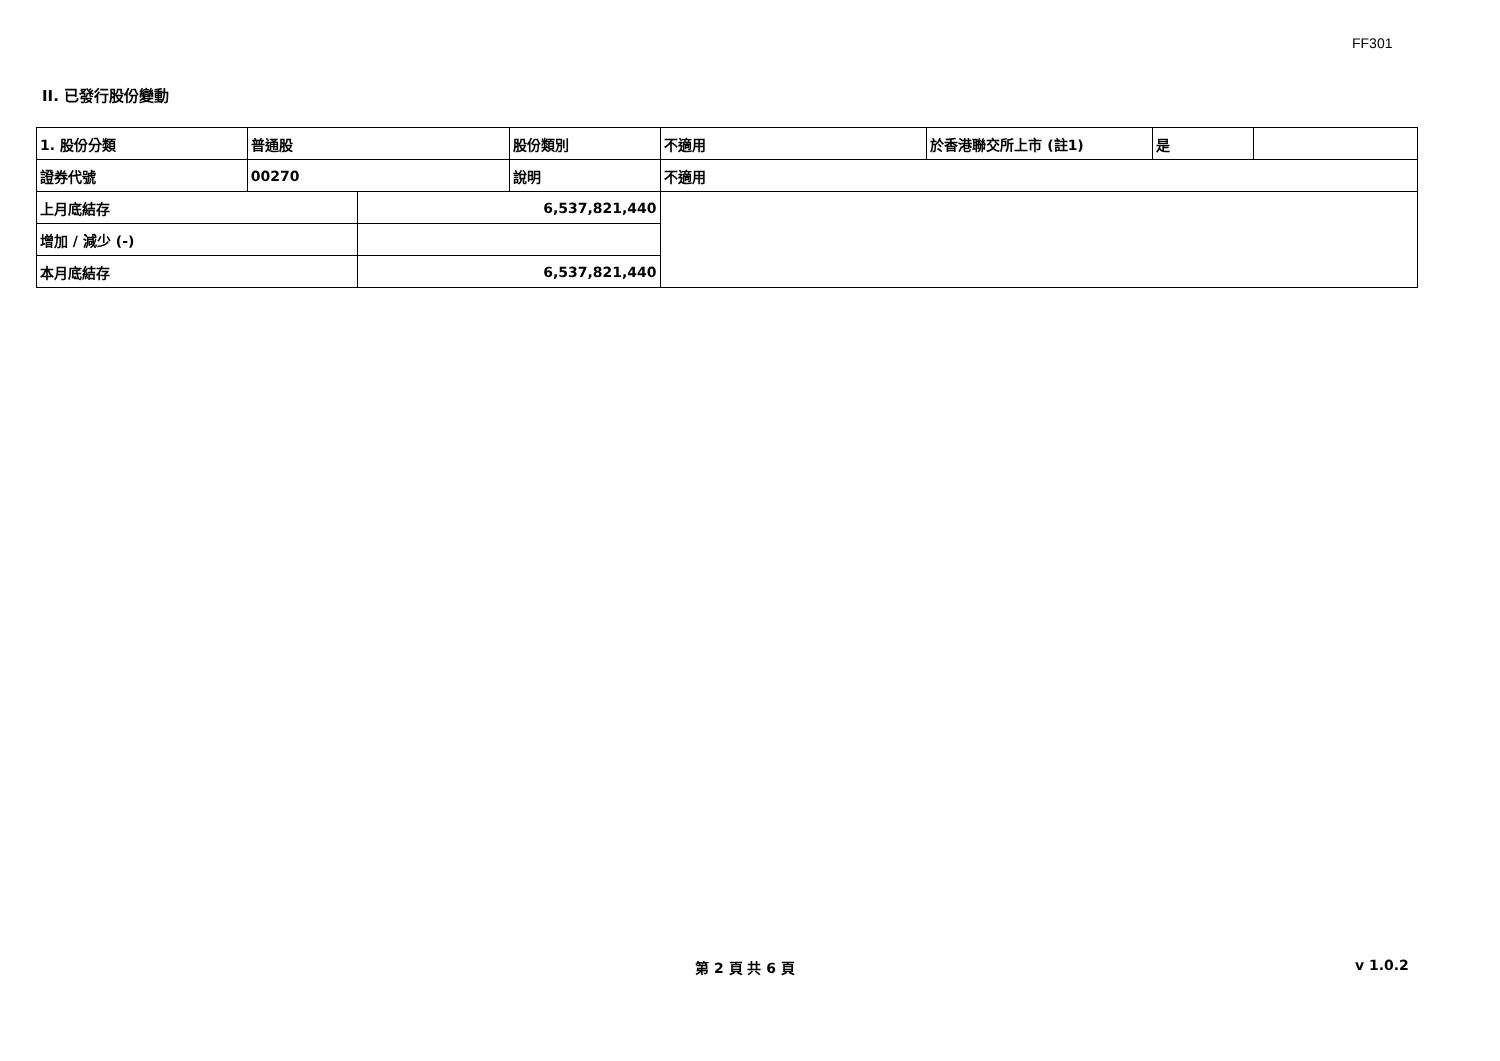FF301
II. 已發行股份變動
| 1. 股份分類 | 普通股 | | 股份類別 | 不適用 | 於香港聯交所上市 (註1) | 是 | |
| 證券代號 | 00270 | | 說明 | 不適用 | | | |
| 上月底結存 | | 6,537,821,440 | | | | | |
| 增加 / 減少 (-) | | | | | | | |
| 本月底結存 | | 6,537,821,440 | | | | | |
第 2 頁 共 6 頁 v 1.0.2